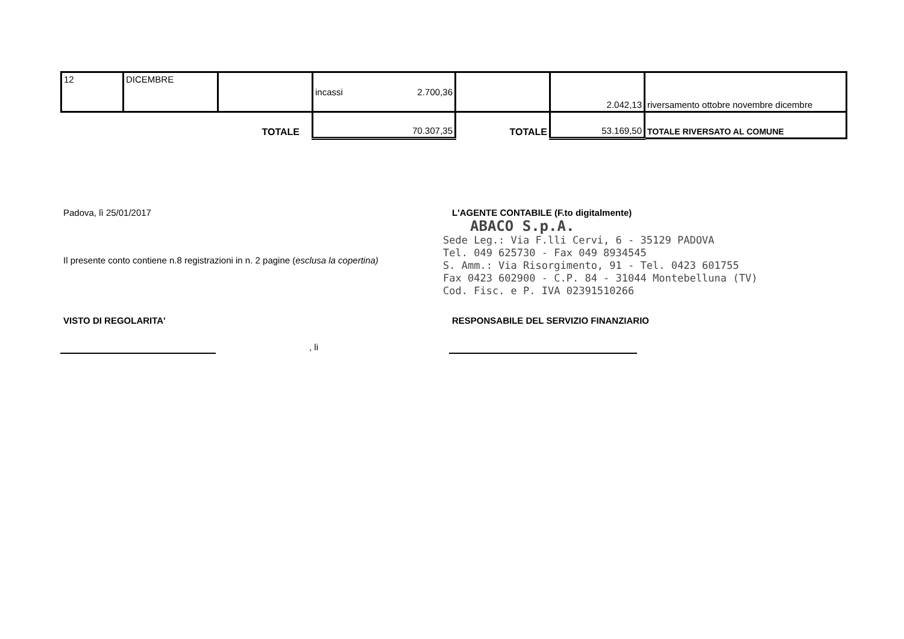| 12 | DICEMBRE | | incassi 2.700,36 | | 2.042,13 | riversamento ottobre novembre dicembre |
| TOTALE | | | 70.307,35 | TOTALE | 53.169,50 | TOTALE RIVERSATO AL COMUNE |
Padova, lì 25/01/2017
L'AGENTE CONTABILE (F.to digitalmente)
ABACO S.p.A.
Sede Leg.: Via F.lli Cervi, 6 - 35129 PADOVA
Tel. 049 625730 - Fax 049 8934545
S. Amm.: Via Risorgimento, 91 - Tel. 0423 601755
Fax 0423 602900 - C.P. 84 - 31044 Montebelluna (TV)
Cod. Fisc. e P. IVA 02391510266
Il presente conto contiene n.8 registrazioni in n. 2 pagine (esclusa la copertina)
VISTO DI REGOLARITA'
RESPONSABILE DEL SERVIZIO FINANZIARIO
, li